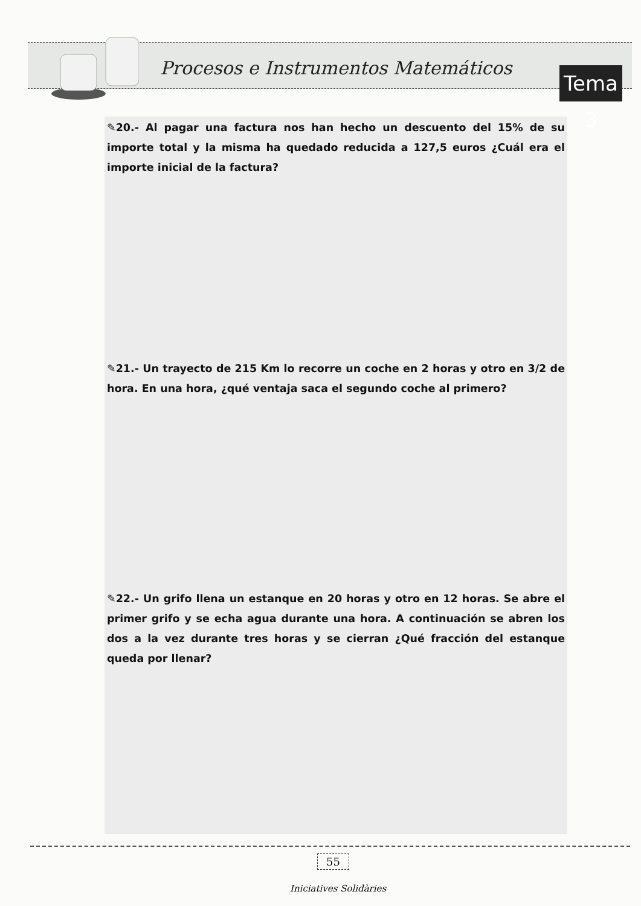Procesos e Instrumentos Matemáticos
Tema 3
✎20.- Al pagar una factura nos han hecho un descuento del 15% de su importe total y la misma ha quedado reducida a 127,5 euros ¿Cuál era el importe inicial de la factura?
✎21.- Un trayecto de 215 Km lo recorre un coche en 2 horas y otro en 3/2 de hora. En una hora, ¿qué ventaja saca el segundo coche al primero?
✎22.- Un grifo llena un estanque en 20 horas y otro en 12 horas. Se abre el primer grifo y se echa agua durante una hora. A continuación se abren los dos a la vez durante tres horas y se cierran ¿Qué fracción del estanque queda por llenar?
55
Iniciatives Solidàries